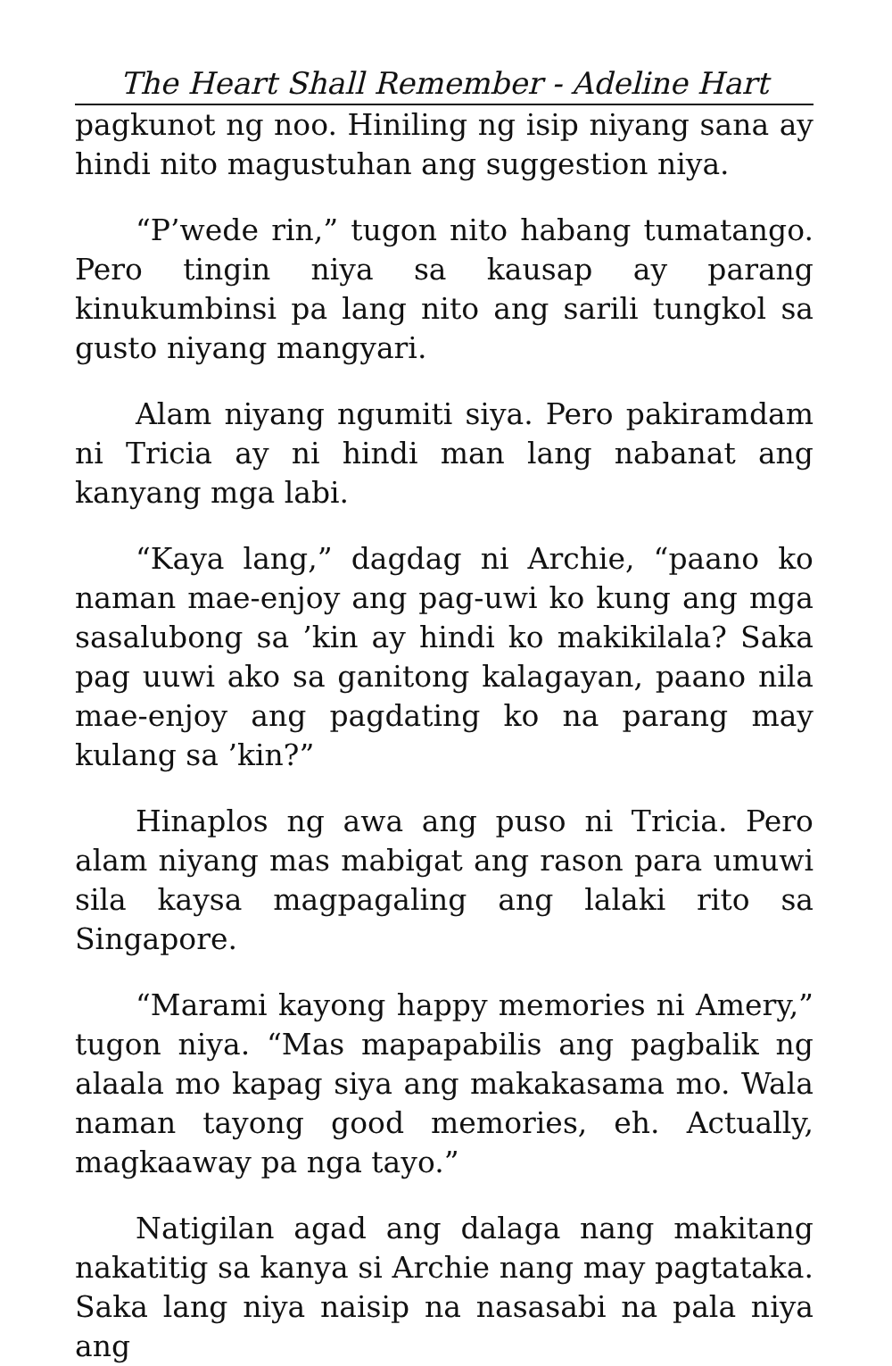The Heart Shall Remember - Adeline Hart
pagkunot ng noo. Hiniling ng isip niyang sana ay hindi nito magustuhan ang suggestion niya.
“P’wede rin,” tugon nito habang tumatango. Pero tingin niya sa kausap ay parang kinukumbinsi pa lang nito ang sarili tungkol sa gusto niyang mangyari.
Alam niyang ngumiti siya. Pero pakiramdam ni Tricia ay ni hindi man lang nabanat ang kanyang mga labi.
“Kaya lang,” dagdag ni Archie, “paano ko naman mae-enjoy ang pag-uwi ko kung ang mga sasalubong sa ’kin ay hindi ko makikilala? Saka pag uuwi ako sa ganitong kalagayan, paano nila mae-enjoy ang pagdating ko na parang may kulang sa ’kin?”
Hinaplos ng awa ang puso ni Tricia. Pero alam niyang mas mabigat ang rason para umuwi sila kaysa magpagaling ang lalaki rito sa Singapore.
“Marami kayong happy memories ni Amery,” tugon niya. “Mas mapapabilis ang pagbalik ng alaala mo kapag siya ang makakasama mo. Wala naman tayong good memories, eh. Actually, magkaaway pa nga tayo.”
Natigilan agad ang dalaga nang makitang nakatitig sa kanya si Archie nang may pagtataka. Saka lang niya naisip na nasasabi na pala niya ang